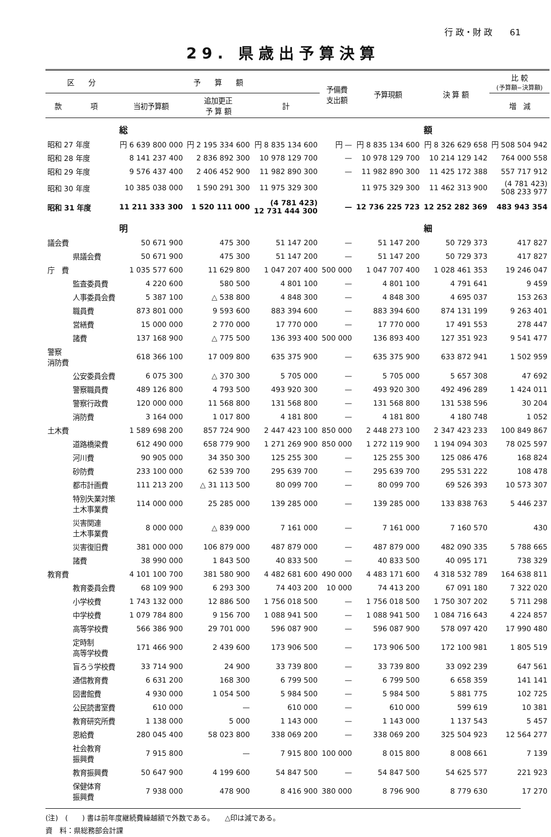行 政・財 政　　61
29. 県歳出予算決算
| 区 分 | | 予 算 額 | | | 予備費 支出額 | 予算現額 | 決 算 額 | 比 較 (予算額−決算額) |
| --- | --- | --- | --- | --- | --- | --- | --- | --- |
| 款 | 項 | 当初予算額 | 追加更正 予 算 額 | 計 | | | | 増 減 |
| | | 総 | | | | | 額 | |
| 昭和 27 年度 | | 円 6 639 800 000 | 円 2 195 334 600 | 円 8 835 134 600 | 円 — | 円 8 835 134 600 | 円 8 326 629 658 | 円 508 504 942 |
| 昭和 28 年度 | | 8 141 237 400 | 2 836 892 300 | 10 978 129 700 | — | 10 978 129 700 | 10 214 129 142 | 764 000 558 |
| 昭和 29 年度 | | 9 576 437 400 | 2 406 452 900 | 11 982 890 300 | — | 11 982 890 300 | 11 425 172 388 | 557 717 912 |
| 昭和 30 年度 | | 10 385 038 000 | 1 590 291 300 | 11 975 329 300 | | 11 975 329 300 | 11 462 313 900 | (4 781 423) 508 233 977 |
| 昭和 31 年度 | | 11 211 333 300 | 1 520 111 000 | (4 781 423) 12 731 444 300 | — | 12 736 225 723 | 12 252 282 369 | 483 943 354 |
| | | 明 | | | | | 細 | |
| 議会費 | | 50 671 900 | 475 300 | 51 147 200 | — | 51 147 200 | 50 729 373 | 417 827 |
| | 県議会費 | 50 671 900 | 475 300 | 51 147 200 | — | 51 147 200 | 50 729 373 | 417 827 |
| 庁 費 | | 1 035 577 600 | 11 629 800 | 1 047 207 400 | 500 000 | 1 047 707 400 | 1 028 461 353 | 19 246 047 |
| | 監査委員費 | 4 220 600 | 580 500 | 4 801 100 | — | 4 801 100 | 4 791 641 | 9 459 |
| | 人事委員会費 | 5 387 100 | △ 538 800 | 4 848 300 | — | 4 848 300 | 4 695 037 | 153 263 |
| | 職員費 | 873 801 000 | 9 593 600 | 883 394 600 | — | 883 394 600 | 874 131 199 | 9 263 401 |
| | 営繕費 | 15 000 000 | 2 770 000 | 17 770 000 | — | 17 770 000 | 17 491 553 | 278 447 |
| | 諸費 | 137 168 900 | △ 775 500 | 136 393 400 | 500 000 | 136 893 400 | 127 351 923 | 9 541 477 |
| 警察 消防費 | | 618 366 100 | 17 009 800 | 635 375 900 | — | 635 375 900 | 633 872 941 | 1 502 959 |
| | 公安委員会費 | 6 075 300 | △ 370 300 | 5 705 000 | — | 5 705 000 | 5 657 308 | 47 692 |
| | 警察職員費 | 489 126 800 | 4 793 500 | 493 920 300 | — | 493 920 300 | 492 496 289 | 1 424 011 |
| | 警察行政費 | 120 000 000 | 11 568 800 | 131 568 800 | — | 131 568 800 | 131 538 596 | 30 204 |
| | 消防費 | 3 164 000 | 1 017 800 | 4 181 800 | — | 4 181 800 | 4 180 748 | 1 052 |
| 土木費 | | 1 589 698 200 | 857 724 900 | 2 447 423 100 | 850 000 | 2 448 273 100 | 2 347 423 233 | 100 849 867 |
| | 道路橋梁費 | 612 490 000 | 658 779 900 | 1 271 269 900 | 850 000 | 1 272 119 900 | 1 194 094 303 | 78 025 597 |
| | 河川費 | 90 905 000 | 34 350 300 | 125 255 300 | — | 125 255 300 | 125 086 476 | 168 824 |
| | 砂防費 | 233 100 000 | 62 539 700 | 295 639 700 | — | 295 639 700 | 295 531 222 | 108 478 |
| | 都市計画費 | 111 213 200 | △ 31 113 500 | 80 099 700 | — | 80 099 700 | 69 526 393 | 10 573 307 |
| | 特別失業対策 土木事業費 | 114 000 000 | 25 285 000 | 139 285 000 | — | 139 285 000 | 133 838 763 | 5 446 237 |
| | 災害関連 土木事業費 | 8 000 000 | △ 839 000 | 7 161 000 | — | 7 161 000 | 7 160 570 | 430 |
| | 災害復旧費 | 381 000 000 | 106 879 000 | 487 879 000 | — | 487 879 000 | 482 090 335 | 5 788 665 |
| | 諸費 | 38 990 000 | 1 843 500 | 40 833 500 | — | 40 833 500 | 40 095 171 | 738 329 |
| 教育費 | | 4 101 100 700 | 381 580 900 | 4 482 681 600 | 490 000 | 4 483 171 600 | 4 318 532 789 | 164 638 811 |
| | 教育委員会費 | 68 109 900 | 6 293 300 | 74 403 200 | 10 000 | 74 413 200 | 67 091 180 | 7 322 020 |
| | 小学校費 | 1 743 132 000 | 12 886 500 | 1 756 018 500 | — | 1 756 018 500 | 1 750 307 202 | 5 711 298 |
| | 中学校費 | 1 079 784 800 | 9 156 700 | 1 088 941 500 | — | 1 088 941 500 | 1 084 716 643 | 4 224 857 |
| | 高等学校費 | 566 386 900 | 29 701 000 | 596 087 900 | — | 596 087 900 | 578 097 420 | 17 990 480 |
| | 定時制 高等学校費 | 171 466 900 | 2 439 600 | 173 906 500 | — | 173 906 500 | 172 100 981 | 1 805 519 |
| | 盲ろう学校費 | 33 714 900 | 24 900 | 33 739 800 | — | 33 739 800 | 33 092 239 | 647 561 |
| | 通信教育費 | 6 631 200 | 168 300 | 6 799 500 | — | 6 799 500 | 6 658 359 | 141 141 |
| | 図書館費 | 4 930 000 | 1 054 500 | 5 984 500 | — | 5 984 500 | 5 881 775 | 102 725 |
| | 公民読書室費 | 610 000 | — | 610 000 | — | 610 000 | 599 619 | 10 381 |
| | 教育研究所費 | 1 138 000 | 5 000 | 1 143 000 | — | 1 143 000 | 1 137 543 | 5 457 |
| | 恩給費 | 280 045 400 | 58 023 800 | 338 069 200 | — | 338 069 200 | 325 504 923 | 12 564 277 |
| | 社会教育 振興費 | 7 915 800 | — | 7 915 800 | 100 000 | 8 015 800 | 8 008 661 | 7 139 |
| | 教育振興費 | 50 647 900 | 4 199 600 | 54 847 500 | — | 54 847 500 | 54 625 577 | 221 923 |
| | 保健体育 振興費 | 7 938 000 | 478 900 | 8 416 900 | 380 000 | 8 796 900 | 8 779 630 | 17 270 |
(注)　(　　) 書は前年度継続費繰越額で外数である。　　△印は減である。
資　料：県総務部会計課